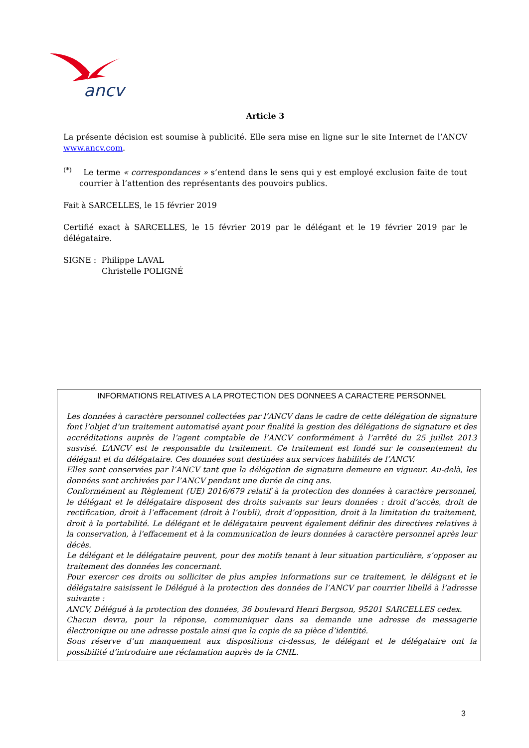ancv
Article 3
La présente décision est soumise à publicité. Elle sera mise en ligne sur le site Internet de l’ANCV www.ancv.com.
<sup>(*)</sup> Le terme « correspondances » s’entend dans le sens qui y est employé exclusion faite de tout courrier à l’attention des représentants des pouvoirs publics.
Fait à SARCELLES, le 15 février 2019
Certifié exact à SARCELLES, le 15 février 2019 par le délégant et le 19 février 2019 par le délégataire.
SIGNE : Philippe LAVAL
Christelle POLIGNÉ
INFORMATIONS RELATIVES A LA PROTECTION DES DONNEES A CARACTERE PERSONNEL
Les données à caractère personnel collectées par l’ANCV dans le cadre de cette délégation de signature font l’objet d’un traitement automatisé ayant pour finalité la gestion des délégations de signature et des accréditations auprès de l’agent comptable de l’ANCV conformément à l’arrêté du 25 juillet 2013 susvisé. L’ANCV est le responsable du traitement. Ce traitement est fondé sur le consentement du délégant et du délégataire. Ces données sont destinées aux services habilités de l’ANCV.
Elles sont conservées par l’ANCV tant que la délégation de signature demeure en vigueur. Au-delà, les données sont archivées par l’ANCV pendant une durée de cinq ans.
Conformément au Règlement (UE) 2016/679 relatif à la protection des données à caractère personnel, le délégant et le délégataire disposent des droits suivants sur leurs données : droit d’accès, droit de rectification, droit à l’effacement (droit à l’oubli), droit d’opposition, droit à la limitation du traitement, droit à la portabilité. Le délégant et le délégataire peuvent également définir des directives relatives à la conservation, à l'effacement et à la communication de leurs données à caractère personnel après leur décès.
Le délégant et le délégataire peuvent, pour des motifs tenant à leur situation particulière, s’opposer au traitement des données les concernant.
Pour exercer ces droits ou solliciter de plus amples informations sur ce traitement, le délégant et le délégataire saisissent le Délégué à la protection des données de l’ANCV par courrier libellé à l’adresse suivante :
ANCV, Délégué à la protection des données, 36 boulevard Henri Bergson, 95201 SARCELLES cedex.
Chacun devra, pour la réponse, communiquer dans sa demande une adresse de messagerie électronique ou une adresse postale ainsi que la copie de sa pièce d’identité.
Sous réserve d’un manquement aux dispositions ci-dessus, le délégant et le délégataire ont la possibilité d’introduire une réclamation auprès de la CNIL.
3